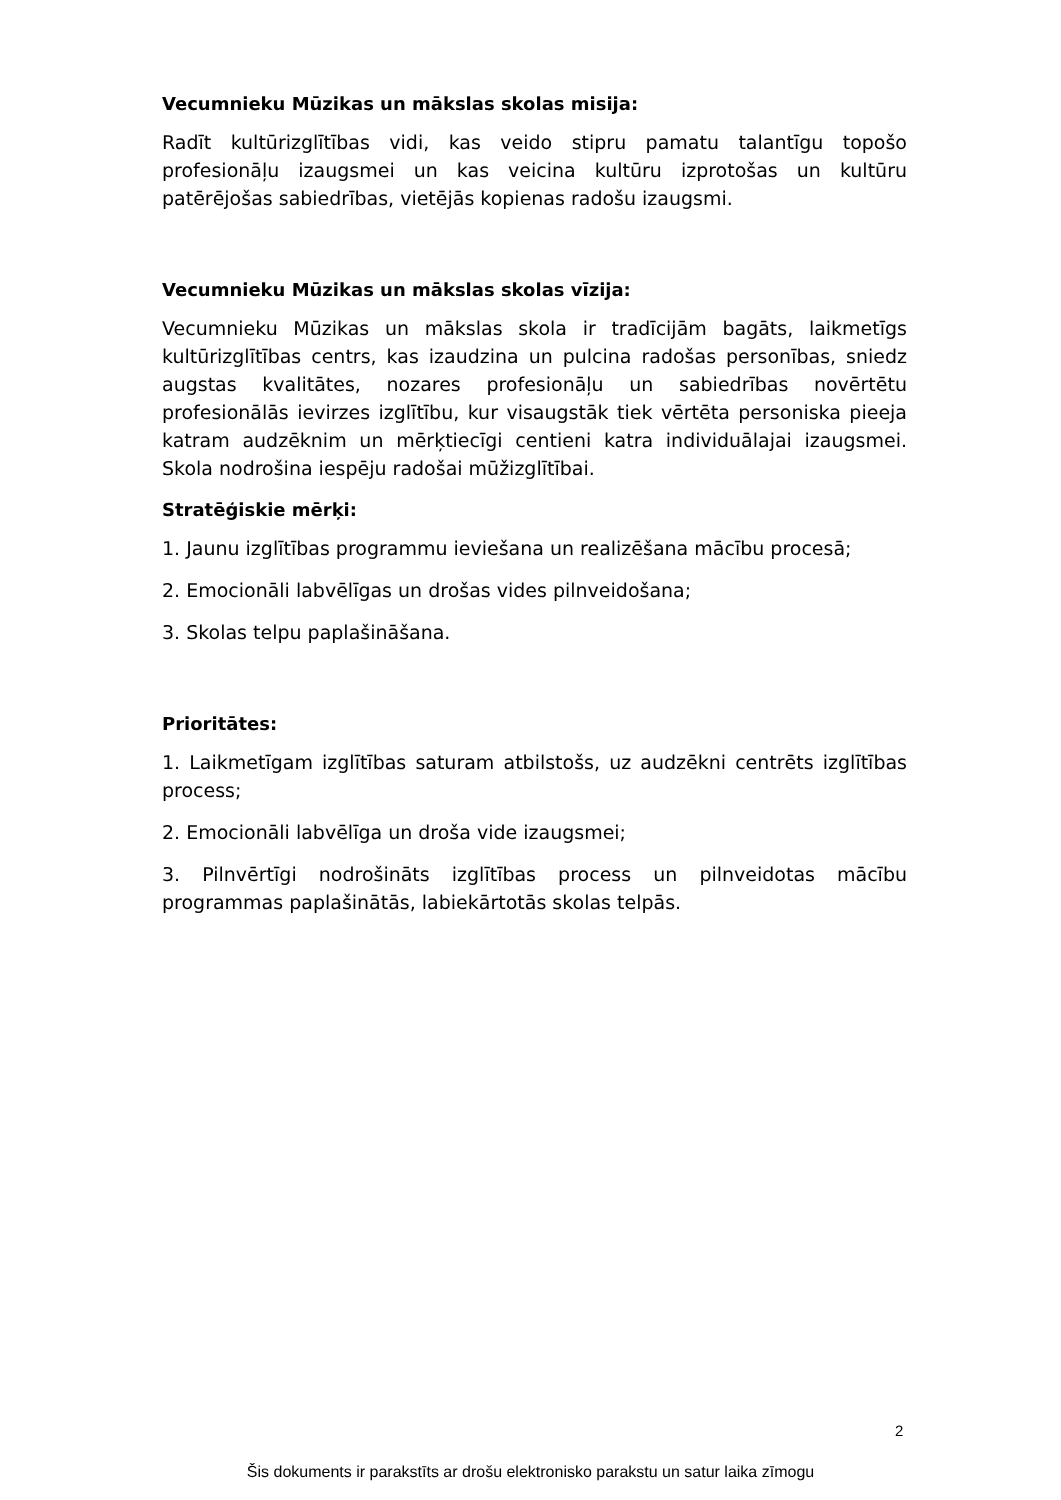Vecumnieku Mūzikas un mākslas skolas misija:
Radīt kultūrizglītības vidi, kas veido stipru pamatu talantīgu topošo profesionāļu izaugsmei un kas veicina kultūru izprotošas un kultūru patērējošas sabiedrības, vietējās kopienas radošu izaugsmi.
Vecumnieku Mūzikas un mākslas skolas vīzija:
Vecumnieku Mūzikas un mākslas skola ir tradīcijām bagāts, laikmetīgs kultūrizglītības centrs, kas izaudzina un pulcina radošas personības, sniedz augstas kvalitātes, nozares profesionāļu un sabiedrības novērtētu profesionālās ievirzes izglītību, kur visaugstāk tiek vērtēta personiska pieeja katram audzēknim un mērķtiecīgi centieni katra individuālajai izaugsmei. Skola nodrošina iespēju radošai mūžizglītībai.
Stratēģiskie mērķi:
1. Jaunu izglītības programmu ieviešana un realizēšana mācību procesā;
2. Emocionāli labvēlīgas un drošas vides pilnveidošana;
3. Skolas telpu paplašināšana.
Prioritātes:
1. Laikmetīgam izglītības saturam atbilstošs, uz audzēkni centrēts izglītības process;
2. Emocionāli labvēlīga un droša vide izaugsmei;
3. Pilnvērtīgi nodrošināts izglītības process un pilnveidotas mācību programmas paplašinātās, labiekārtotās skolas telpās.
2
Šis dokuments ir parakstīts ar drošu elektronisko parakstu un satur laika zīmogu